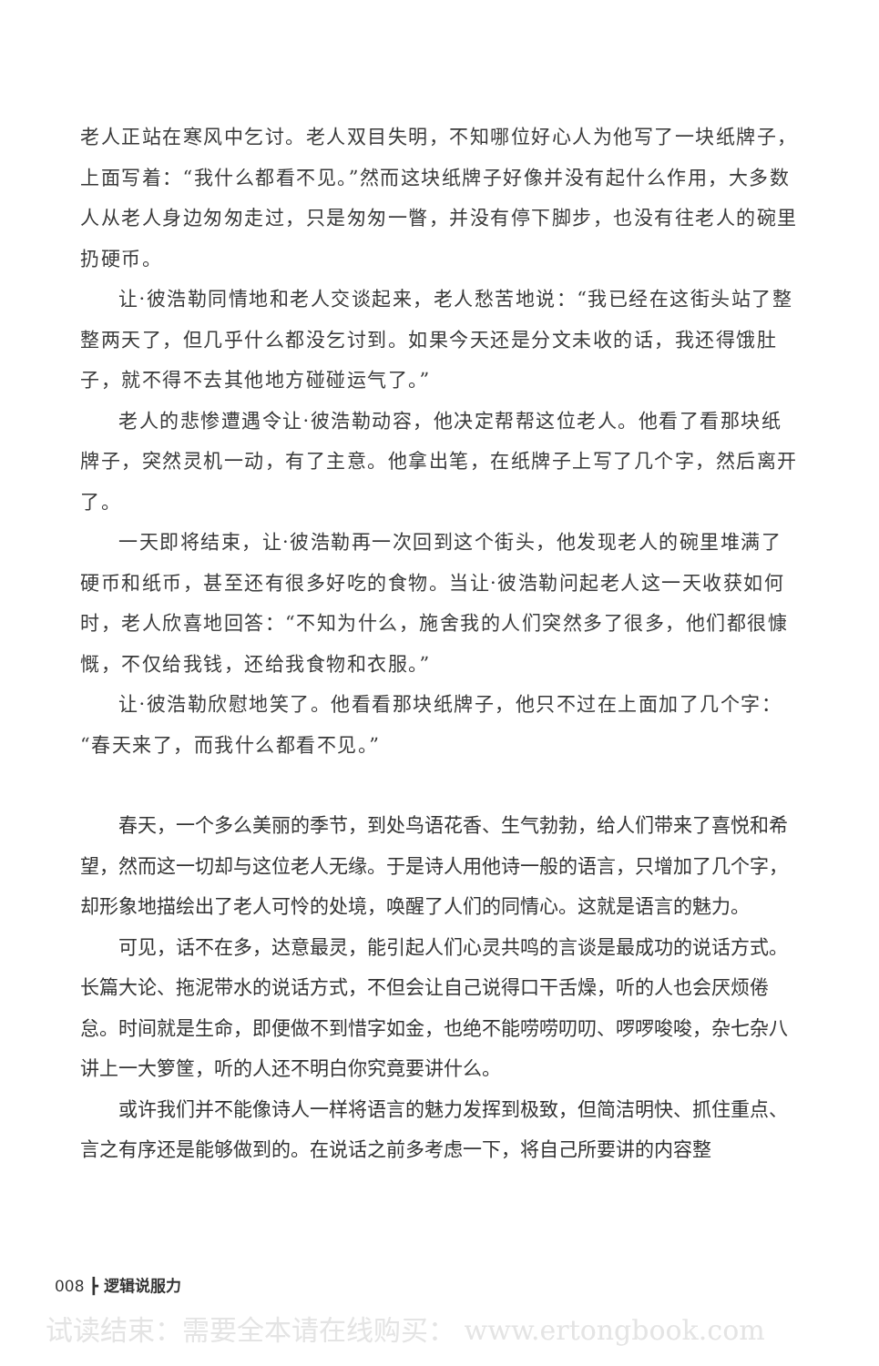老人正站在寒风中乞讨。老人双目失明，不知哪位好心人为他写了一块纸牌子，上面写着：“我什么都看不见。”然而这块纸牌子好像并没有起什么作用，大多数人从老人身边匆匆走过，只是匆匆一瞥，并没有停下脚步，也没有往老人的碗里扔硬币。
让·彼浩勒同情地和老人交谈起来，老人愁苦地说：“我已经在这街头站了整整两天了，但几乎什么都没乞讨到。如果今天还是分文未收的话，我还得饿肚子，就不得不去其他地方碰碰运气了。”
老人的悲惨遭遇令让·彼浩勒动容，他决定帮帮这位老人。他看了看那块纸牌子，突然灵机一动，有了主意。他拿出笔，在纸牌子上写了几个字，然后离开了。
一天即将结束，让·彼浩勒再一次回到这个街头，他发现老人的碗里堆满了硬币和纸币，甚至还有很多好吃的食物。当让·彼浩勒问起老人这一天收获如何时，老人欣喜地回答：“不知为什么，施舍我的人们突然多了很多，他们都很慷慨，不仅给我钱，还给我食物和衣服。”
让·彼浩勒欣慰地笑了。他看看那块纸牌子，他只不过在上面加了几个字：“春天来了，而我什么都看不见。”
春天，一个多么美丽的季节，到处鸟语花香、生气勃勃，给人们带来了喜悦和希望，然而这一切却与这位老人无缘。于是诗人用他诗一般的语言，只增加了几个字，却形象地描绘出了老人可怜的处境，唤醒了人们的同情心。这就是语言的魅力。
可见，话不在多，达意最灵，能引起人们心灵共鸣的言谈是最成功的说话方式。长篇大论、拖泥带水的说话方式，不但会让自己说得口干舌燥，听的人也会厌烦倦怠。时间就是生命，即便做不到惜字如金，也绝不能唠唠叨叨、啰啰唆唆，杂七杂八讲上一大箩筐，听的人还不明白你究竟要讲什么。
或许我们并不能像诗人一样将语言的魅力发挥到极致，但简洁明快、抓住重点、言之有序还是能够做到的。在说话之前多考虑一下，将自己所要讲的内容整
008 ┣ 逻辑说服力
试读结束：需要全本请在线购买： www.ertongbook.com